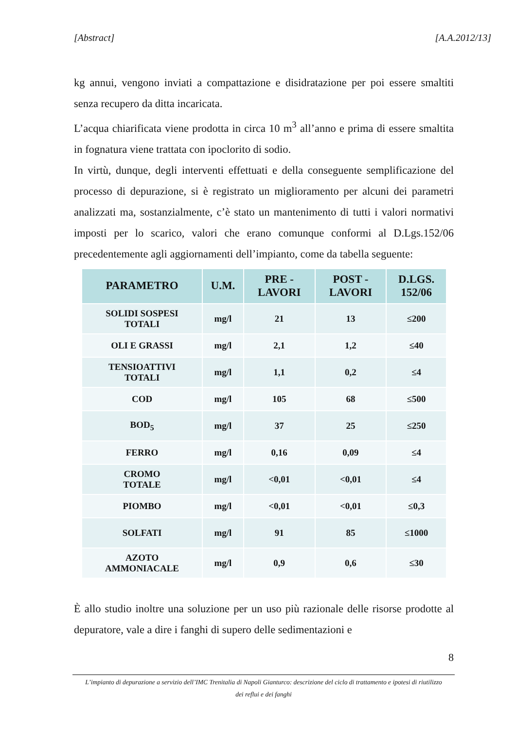[Abstract] [A.A.2012/13]
kg annui, vengono inviati a compattazione e disidratazione per poi essere smaltiti senza recupero da ditta incaricata.
L’acqua chiarificata viene prodotta in circa 10 m<sup>3</sup> all’anno e prima di essere smaltita in fognatura viene trattata con ipoclorito di sodio.
In virtù, dunque, degli interventi effettuati e della conseguente semplificazione del processo di depurazione, si è registrato un miglioramento per alcuni dei parametri analizzati ma, sostanzialmente, c’è stato un mantenimento di tutti i valori normativi imposti per lo scarico, valori che erano comunque conformi al D.Lgs.152/06 precedentemente agli aggiornamenti dell’impianto, come da tabella seguente:
| PARAMETRO | U.M. | PRE - LAVORI | POST - LAVORI | D.LGS. 152/06 |
| --- | --- | --- | --- | --- |
| SOLIDI SOSPESI TOTALI | mg/l | 21 | 13 | ≤200 |
| OLI E GRASSI | mg/l | 2,1 | 1,2 | ≤40 |
| TENSIOATTIVI TOTALI | mg/l | 1,1 | 0,2 | ≤4 |
| COD | mg/l | 105 | 68 | ≤500 |
| BOD<sub>5</sub> | mg/l | 37 | 25 | ≤250 |
| FERRO | mg/l | 0,16 | 0,09 | ≤4 |
| CROMO TOTALE | mg/l | <0,01 | <0,01 | ≤4 |
| PIOMBO | mg/l | <0,01 | <0,01 | ≤0,3 |
| SOLFATI | mg/l | 91 | 85 | ≤1000 |
| AZOTO AMMONIACALE | mg/l | 0,9 | 0,6 | ≤30 |
È allo studio inoltre una soluzione per un uso più razionale delle risorse prodotte al depuratore, vale a dire i fanghi di supero delle sedimentazioni e
8
L’impianto di depurazione a servizio dell’IMC Trenitalia di Napoli Gianturco: descrizione del ciclo di trattamento e ipotesi di riutilizzo
dei reflui e dei fanghi